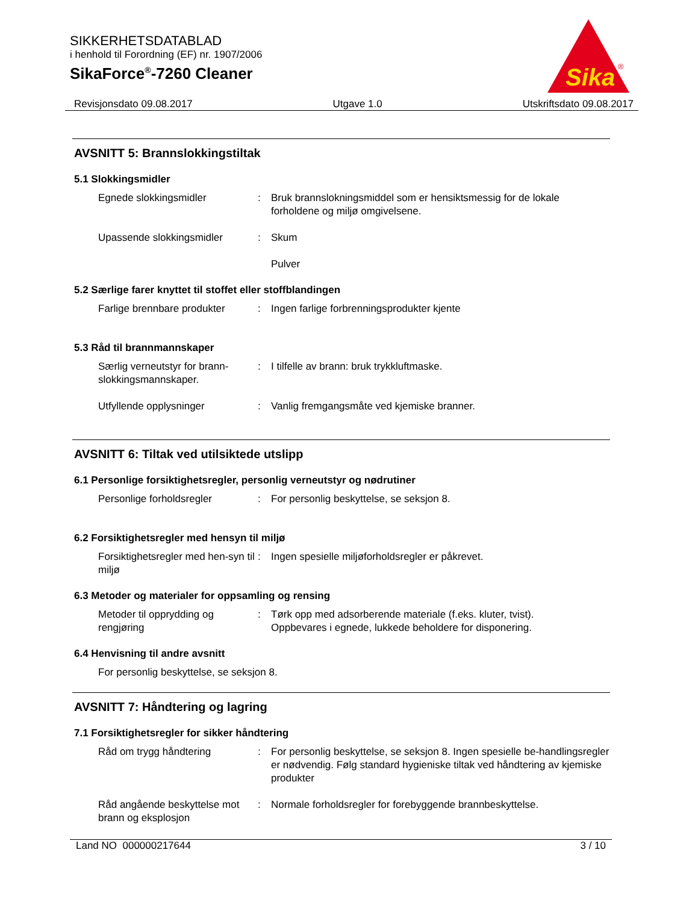SIKKERHETSDATABLAD
i henhold til Forordning (EF) nr. 1907/2006
SikaForce<sup>®</sup>-7260 Cleaner
Sika
®
Revisjonsdato 09.08.2017 Utgave 1.0 Utskriftsdato 09.08.2017
AVSNITT 5: Brannslokkingstiltak
5.1 Slokkingsmidler
Egnede slokkingsmidler : Bruk brannslokningsmiddel som er hensiktsmessig for de lokale forholdene og miljø omgivelsene.
Upassende slokkingsmidler : Skum
Pulver
5.2 Særlige farer knyttet til stoffet eller stoffblandingen
Farlige brennbare produkter
: Ingen farlige forbrenningsprodukter kjente
5.3 Råd til brannmannskaper
Særlig verneutstyr for brann-slokkingsmannskaper.
: I tilfelle av brann: bruk trykkluftmaske.
Utfyllende opplysninger : Vanlig fremgangsmåte ved kjemiske branner.
AVSNITT 6: Tiltak ved utilsiktede utslipp
6.1 Personlige forsiktighetsregler, personlig verneutstyr og nødrutiner
Personlige forholdsregler : For personlig beskyttelse, se seksjon 8.
6.2 Forsiktighetsregler med hensyn til miljø
Forsiktighetsregler med hen-syn til miljø
: Ingen spesielle miljøforholdsregler er påkrevet.
6.3 Metoder og materialer for oppsamling og rensing
Metoder til opprydding og rengjøring
: Tørk opp med adsorberende materiale (f.eks. kluter, tvist).
Oppbevares i egnede, lukkede beholdere for disponering.
6.4 Henvisning til andre avsnitt
For personlig beskyttelse, se seksjon 8.
AVSNITT 7: Håndtering og lagring
7.1 Forsiktighetsregler for sikker håndtering
Råd om trygg håndtering : For personlig beskyttelse, se seksjon 8. Ingen spesielle be-handlingsregler er nødvendig. Følg standard hygieniske tiltak ved håndtering av kjemiske produkter
Råd angående beskyttelse mot brann og eksplosjon
: Normale forholdsregler for forebyggende brannbeskyttelse.
Land NO 000000217644 3 / 10